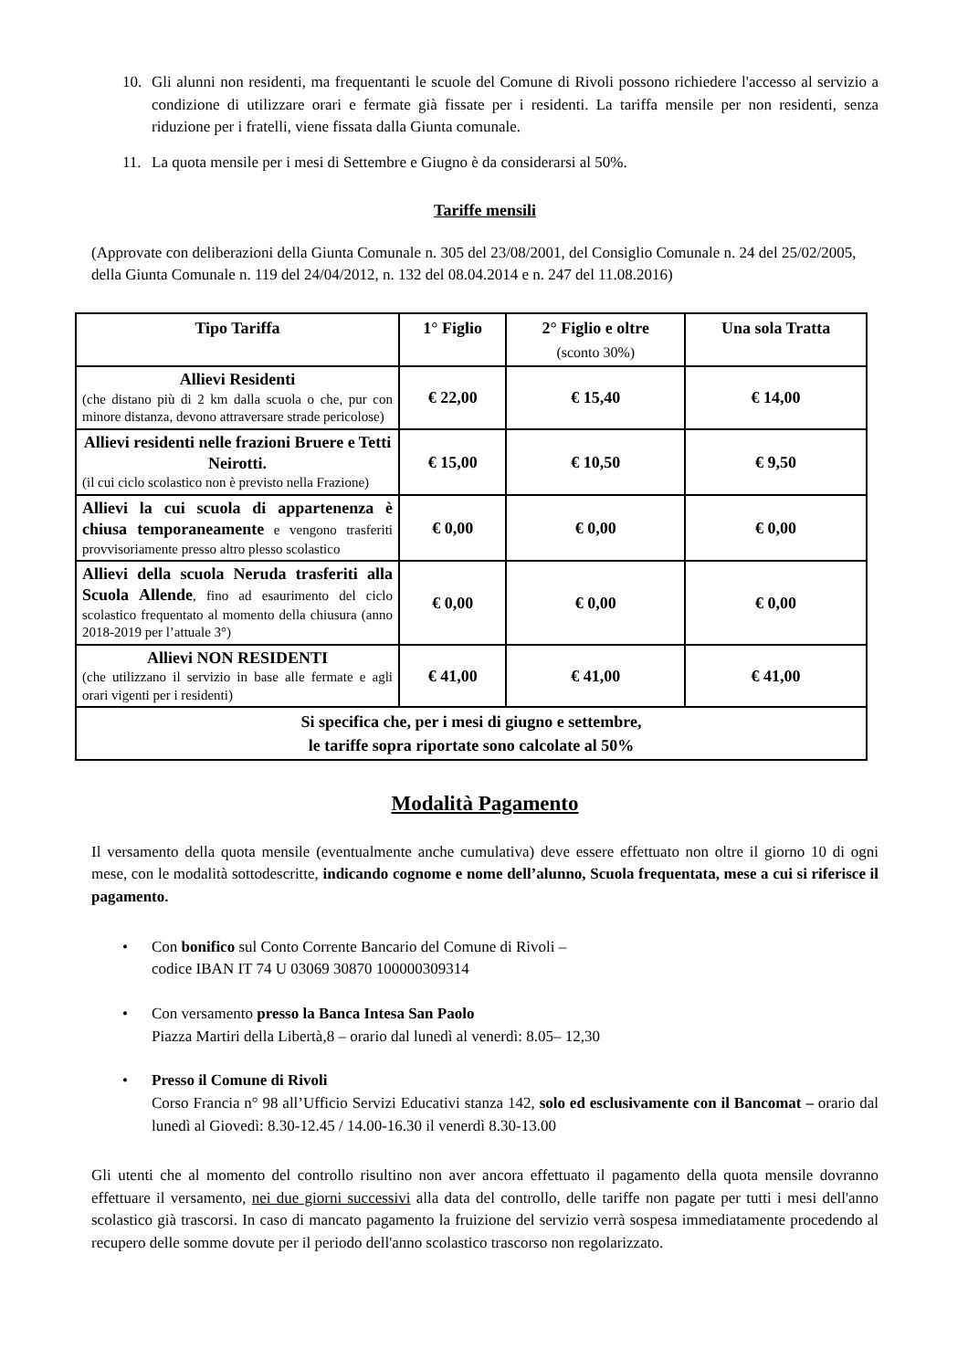10. Gli alunni non residenti, ma frequentanti le scuole del Comune di Rivoli possono richiedere l'accesso al servizio a condizione di utilizzare orari e fermate già fissate per i residenti. La tariffa mensile per non residenti, senza riduzione per i fratelli, viene fissata dalla Giunta comunale.
11. La quota mensile per i mesi di Settembre e Giugno è da considerarsi al 50%.
Tariffe mensili
(Approvate con deliberazioni della Giunta Comunale n. 305 del 23/08/2001, del Consiglio Comunale n. 24 del 25/02/2005, della Giunta Comunale n. 119 del 24/04/2012, n. 132 del 08.04.2014 e n. 247 del 11.08.2016)
| Tipo Tariffa | 1° Figlio | 2° Figlio e oltre (sconto 30%) | Una sola Tratta |
| --- | --- | --- | --- |
| Allievi Residenti (che distano più di 2 km dalla scuola o che, pur con minore distanza, devono attraversare strade pericolose) | € 22,00 | € 15,40 | € 14,00 |
| Allievi residenti nelle frazioni Bruere e Tetti Neirotti. (il cui ciclo scolastico non è previsto nella Frazione) | € 15,00 | € 10,50 | € 9,50 |
| Allievi la cui scuola di appartenenza è chiusa temporaneamente e vengono trasferiti provvisoriamente presso altro plesso scolastico | € 0,00 | € 0,00 | € 0,00 |
| Allievi della scuola Neruda trasferiti alla Scuola Allende , fino ad esaurimento del ciclo scolastico frequentato al momento della chiusura (anno 2018-2019 per l’attuale 3°) | € 0,00 | € 0,00 | € 0,00 |
| Allievi NON RESIDENTI (che utilizzano il servizio in base alle fermate e agli orari vigenti per i residenti) | € 41,00 | € 41,00 | € 41,00 |
| Si specifica che, per i mesi di giugno e settembre, le tariffe sopra riportate sono calcolate al 50% | | | |
Modalità Pagamento
Il versamento della quota mensile (eventualmente anche cumulativa) deve essere effettuato non oltre il giorno 10 di ogni mese, con le modalità sottodescritte, indicando cognome e nome dell’alunno, Scuola frequentata, mese a cui si riferisce il pagamento.
• Con bonifico sul Conto Corrente Bancario del Comune di Rivoli –
codice IBAN IT 74 U 03069 30870 100000309314
• Con versamento presso la Banca Intesa San Paolo
Piazza Martiri della Libertà,8 – orario dal lunedì al venerdì: 8.05– 12,30
• Presso il Comune di Rivoli
Corso Francia n° 98 all’Ufficio Servizi Educativi stanza 142, solo ed esclusivamente con il Bancomat – orario dal lunedì al Giovedì: 8.30-12.45 / 14.00-16.30 il venerdì 8.30-13.00
Gli utenti che al momento del controllo risultino non aver ancora effettuato il pagamento della quota mensile dovranno effettuare il versamento, nei due giorni successivi alla data del controllo, delle tariffe non pagate per tutti i mesi dell'anno scolastico già trascorsi. In caso di mancato pagamento la fruizione del servizio verrà sospesa immediatamente procedendo al recupero delle somme dovute per il periodo dell'anno scolastico trascorso non regolarizzato.